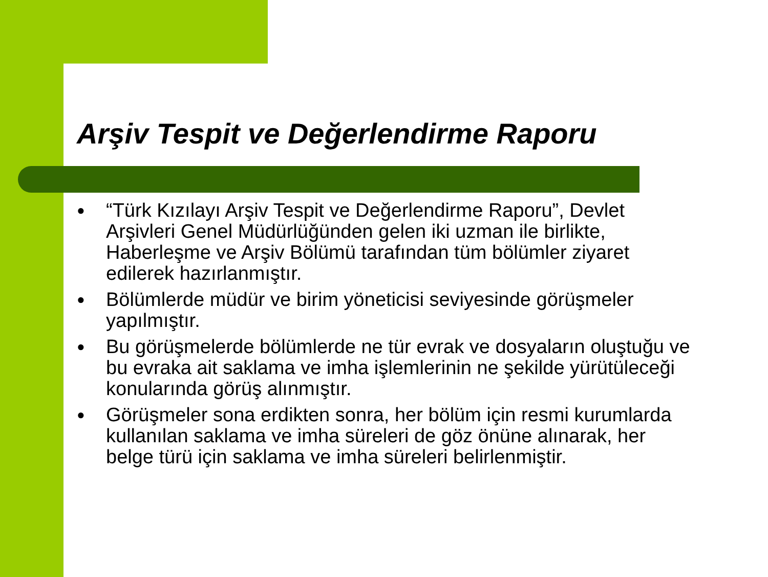Arşiv Tespit ve Değerlendirme Raporu
● “Türk Kızılayı Arşiv Tespit ve Değerlendirme Raporu”, Devlet Arşivleri Genel Müdürlüğünden gelen iki uzman ile birlikte, Haberleşme ve Arşiv Bölümü tarafından tüm bölümler ziyaret edilerek hazırlanmıştır.
● Bölümlerde müdür ve birim yöneticisi seviyesinde görüşmeler yapılmıştır.
● Bu görüşmelerde bölümlerde ne tür evrak ve dosyaların oluştuğu ve bu evraka ait saklama ve imha işlemlerinin ne şekilde yürütüleceği konularında görüş alınmıştır.
● Görüşmeler sona erdikten sonra, her bölüm için resmi kurumlarda kullanılan saklama ve imha süreleri de göz önüne alınarak, her belge türü için saklama ve imha süreleri belirlenmiştir.